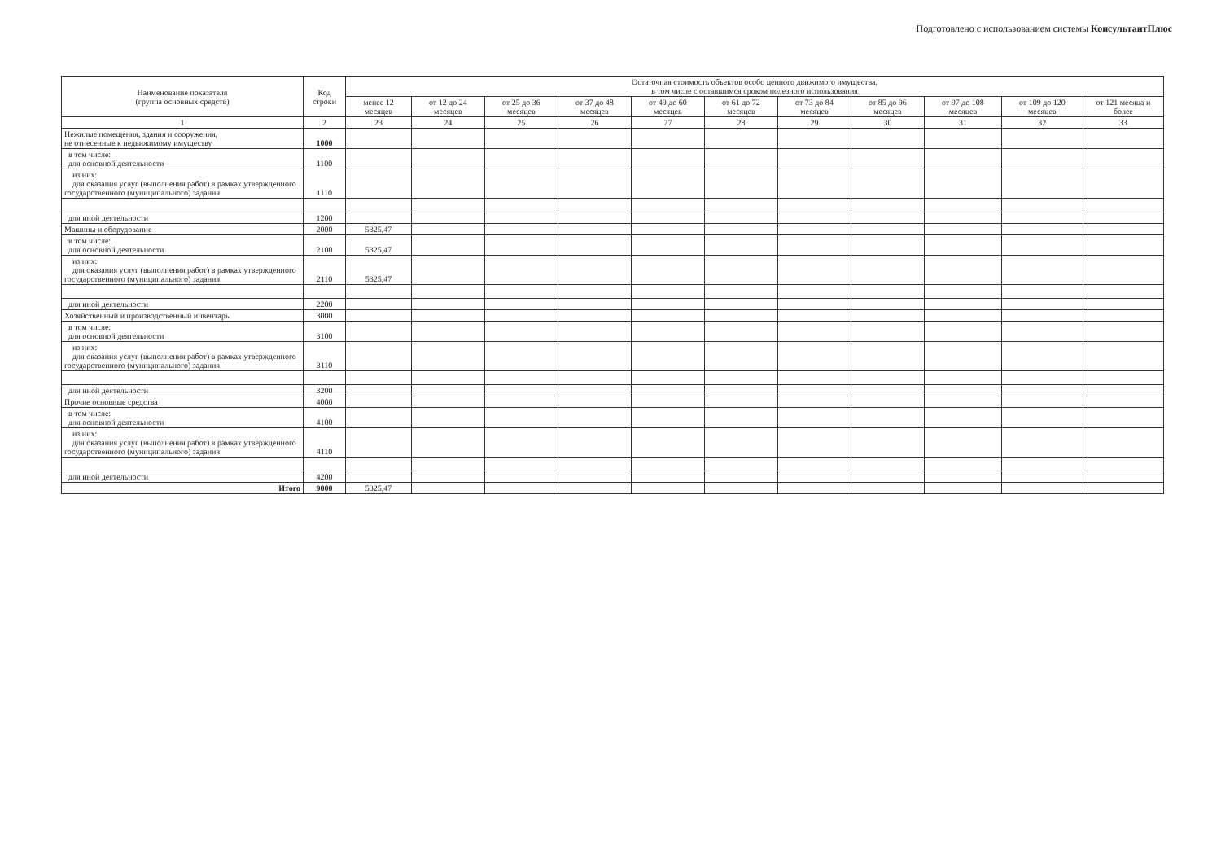Подготовлено с использованием системы КонсультантПлюс
| Наименование показателя (группа основных средств) | Код строки | Остаточная стоимость объектов особо ценного движимого имущества, в том числе с оставшимся сроком полезного использования | | | | | | | | | | |
| --- | --- | --- | --- | --- | --- | --- | --- | --- | --- | --- | --- | --- |
| | | менее 12 месяцев | от 12 до 24 месяцев | от 25 до 36 месяцев | от 37 до 48 месяцев | от 49 до 60 месяцев | от 61 до 72 месяцев | от 73 до 84 месяцев | от 85 до 96 месяцев | от 97 до 108 месяцев | от 109 до 120 месяцев | от 121 месяца и более |
| 1 | 2 | 23 | 24 | 25 | 26 | 27 | 28 | 29 | 30 | 31 | 32 | 33 |
| Нежилые помещения, здания и сооружения, не отнесенные к недвижимому имуществу | 1000 | | | | | | | | | | | |
| в том числе: для основной деятельности | 1100 | | | | | | | | | | | |
| из них: для оказания услуг (выполнения работ) в рамках утвержденного государственного (муниципального) задания | 1110 | | | | | | | | | | | |
| для иной деятельности | 1200 | | | | | | | | | | | |
| Машины и оборудование | 2000 | 5325,47 | | | | | | | | | | |
| в том числе: для основной деятельности | 2100 | 5325,47 | | | | | | | | | | |
| из них: для оказания услуг (выполнения работ) в рамках утвержденного государственного (муниципального) задания | 2110 | 5325,47 | | | | | | | | | | |
| для иной деятельности | 2200 | | | | | | | | | | | |
| Хозяйственный и производственный инвентарь | 3000 | | | | | | | | | | | |
| в том числе: для основной деятельности | 3100 | | | | | | | | | | | |
| из них: для оказания услуг (выполнения работ) в рамках утвержденного государственного (муниципального) задания | 3110 | | | | | | | | | | | |
| для иной деятельности | 3200 | | | | | | | | | | | |
| Прочие основные средства | 4000 | | | | | | | | | | | |
| в том числе: для основной деятельности | 4100 | | | | | | | | | | | |
| из них: для оказания услуг (выполнения работ) в рамках утвержденного государственного (муниципального) задания | 4110 | | | | | | | | | | | |
| для иной деятельности | 4200 | | | | | | | | | | | |
| Итого | 9000 | 5325,47 | | | | | | | | | | |